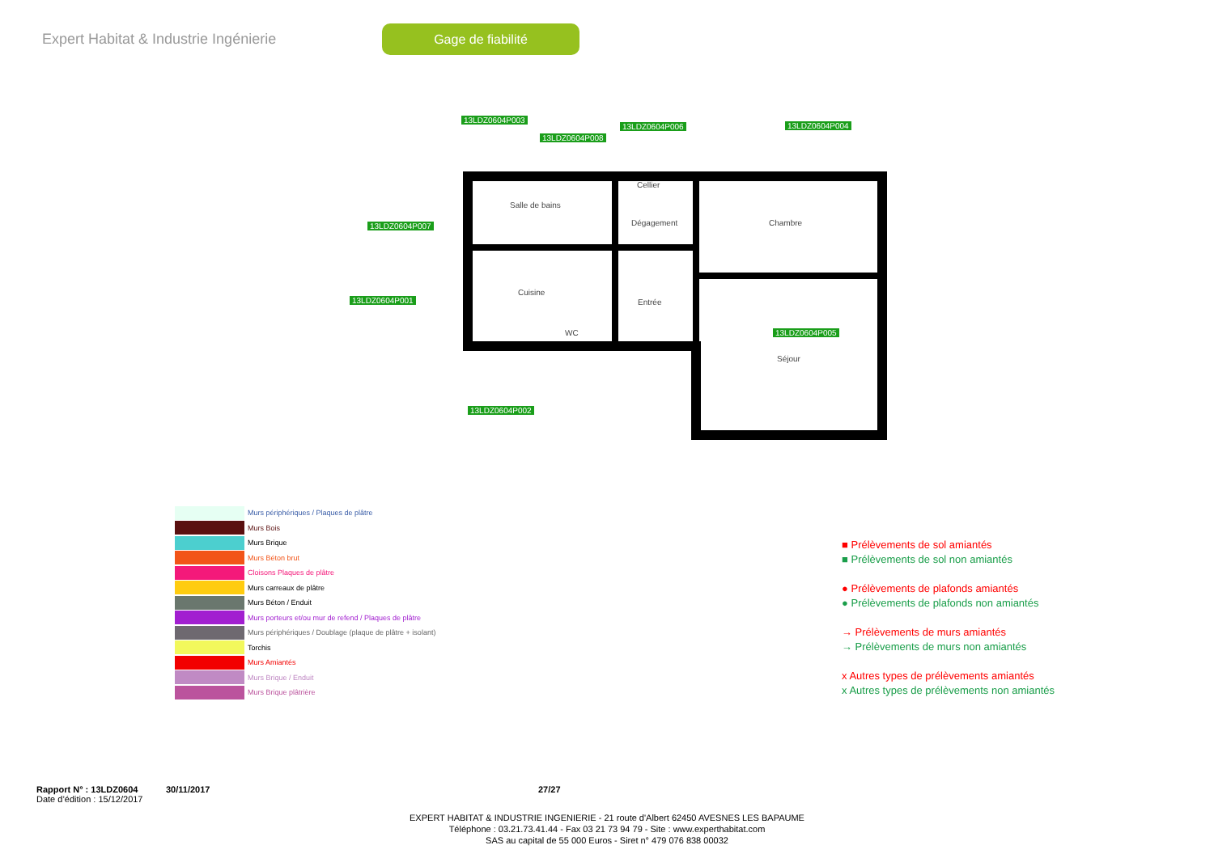Expert Habitat & Industrie Ingénierie
Gage de fiabilité
13LDZ0604P003
13LDZ0604P008
13LDZ0604P006 13LDZ0604P004
13LDZ0604P007
13LDZ0604P001
13LDZ0604P005
13LDZ0604P002
Salle de bains
Cellier
Dégagement Chambre
Cuisine
Entrée
WC
Séjour
Murs périphériques / Plaques de plâtre
Murs Bois
Murs Brique
Murs Béton brut
Cloisons Plaques de plâtre
Murs carreaux de plâtre
Murs Béton / Enduit
Murs porteurs et/ou mur de refend / Plaques de plâtre
Murs périphériques / Doublage (plaque de plâtre + isolant)
Torchis
Murs Amiantés
Murs Brique / Enduit
Murs Brique plâtrière
■ Prélèvements de sol amiantés
■ Prélèvements de sol non amiantés
● Prélèvements de plafonds amiantés
● Prélèvements de plafonds non amiantés
→ Prélèvements de murs amiantés
→ Prélèvements de murs non amiantés
x Autres types de prélèvements amiantés
x Autres types de prélèvements non amiantés
Rapport N° : 13LDZ0604 30/11/2017 27/27
Date d’édition : 15/12/2017
EXPERT HABITAT & INDUSTRIE INGENIERIE - 21 route d'Albert 62450 AVESNES LES BAPAUME
Téléphone : 03.21.73.41.44 - Fax 03 21 73 94 79 - Site : www.experthabitat.com
SAS au capital de 55 000 Euros - Siret n° 479 076 838 00032